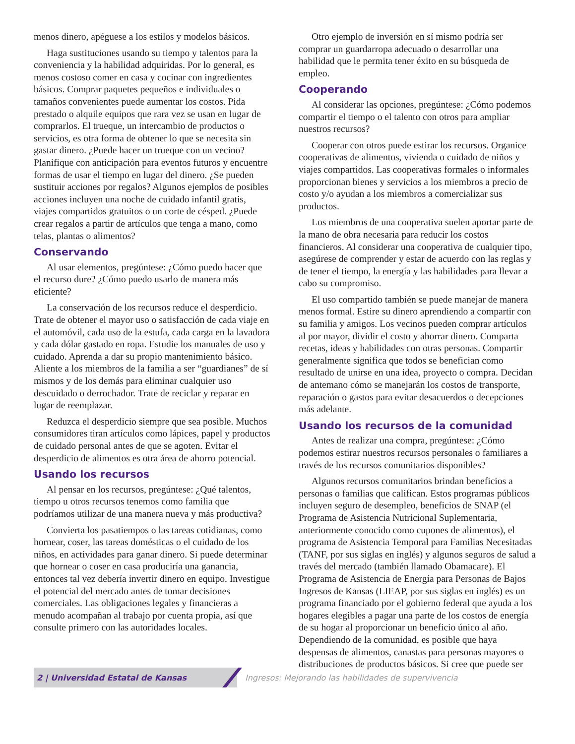menos dinero, apéguese a los estilos y modelos básicos.
Haga sustituciones usando su tiempo y talentos para la conveniencia y la habilidad adquiridas. Por lo general, es menos costoso comer en casa y cocinar con ingredientes básicos. Comprar paquetes pequeños e individuales o tamaños convenientes puede aumentar los costos. Pida prestado o alquile equipos que rara vez se usan en lugar de comprarlos. El trueque, un intercambio de productos o servicios, es otra forma de obtener lo que se necesita sin gastar dinero. ¿Puede hacer un trueque con un vecino? Planifique con anticipación para eventos futuros y encuentre formas de usar el tiempo en lugar del dinero. ¿Se pueden sustituir acciones por regalos? Algunos ejemplos de posibles acciones incluyen una noche de cuidado infantil gratis, viajes compartidos gratuitos o un corte de césped. ¿Puede crear regalos a partir de artículos que tenga a mano, como telas, plantas o alimentos?
Conservando
Al usar elementos, pregúntese: ¿Cómo puedo hacer que el recurso dure? ¿Cómo puedo usarlo de manera más eficiente?
La conservación de los recursos reduce el desperdicio. Trate de obtener el mayor uso o satisfacción de cada viaje en el automóvil, cada uso de la estufa, cada carga en la lavadora y cada dólar gastado en ropa. Estudie los manuales de uso y cuidado. Aprenda a dar su propio mantenimiento básico. Aliente a los miembros de la familia a ser “guardianes” de sí mismos y de los demás para eliminar cualquier uso descuidado o derrochador. Trate de reciclar y reparar en lugar de reemplazar.
Reduzca el desperdicio siempre que sea posible. Muchos consumidores tiran artículos como lápices, papel y productos de cuidado personal antes de que se agoten. Evitar el desperdicio de alimentos es otra área de ahorro potencial.
Usando los recursos
Al pensar en los recursos, pregúntese: ¿Qué talentos, tiempo u otros recursos tenemos como familia que podríamos utilizar de una manera nueva y más productiva?
Convierta los pasatiempos o las tareas cotidianas, como hornear, coser, las tareas domésticas o el cuidado de los niños, en actividades para ganar dinero. Si puede determinar que hornear o coser en casa produciría una ganancia, entonces tal vez debería invertir dinero en equipo. Investigue el potencial del mercado antes de tomar decisiones comerciales. Las obligaciones legales y financieras a menudo acompañan al trabajo por cuenta propia, así que consulte primero con las autoridades locales.
Otro ejemplo de inversión en sí mismo podría ser comprar un guardarropa adecuado o desarrollar una habilidad que le permita tener éxito en su búsqueda de empleo.
Cooperando
Al considerar las opciones, pregúntese: ¿Cómo podemos compartir el tiempo o el talento con otros para ampliar nuestros recursos?
Cooperar con otros puede estirar los recursos. Organice cooperativas de alimentos, vivienda o cuidado de niños y viajes compartidos. Las cooperativas formales o informales proporcionan bienes y servicios a los miembros a precio de costo y/o ayudan a los miembros a comercializar sus productos.
Los miembros de una cooperativa suelen aportar parte de la mano de obra necesaria para reducir los costos financieros. Al considerar una cooperativa de cualquier tipo, asegúrese de comprender y estar de acuerdo con las reglas y de tener el tiempo, la energía y las habilidades para llevar a cabo su compromiso.
El uso compartido también se puede manejar de manera menos formal. Estire su dinero aprendiendo a compartir con su familia y amigos. Los vecinos pueden comprar artículos al por mayor, dividir el costo y ahorrar dinero. Comparta recetas, ideas y habilidades con otras personas. Compartir generalmente significa que todos se benefician como resultado de unirse en una idea, proyecto o compra. Decidan de antemano cómo se manejarán los costos de transporte, reparación o gastos para evitar desacuerdos o decepciones más adelante.
Usando los recursos de la comunidad
Antes de realizar una compra, pregúntese: ¿Cómo podemos estirar nuestros recursos personales o familiares a través de los recursos comunitarios disponibles?
Algunos recursos comunitarios brindan beneficios a personas o familias que califican. Estos programas públicos incluyen seguro de desempleo, beneficios de SNAP (el Programa de Asistencia Nutricional Suplementaria, anteriormente conocido como cupones de alimentos), el programa de Asistencia Temporal para Familias Necesitadas (TANF, por sus siglas en inglés) y algunos seguros de salud a través del mercado (también llamado Obamacare). El Programa de Asistencia de Energía para Personas de Bajos Ingresos de Kansas (LIEAP, por sus siglas en inglés) es un programa financiado por el gobierno federal que ayuda a los hogares elegibles a pagar una parte de los costos de energía de su hogar al proporcionar un beneficio único al año. Dependiendo de la comunidad, es posible que haya despensas de alimentos, canastas para personas mayores o distribuciones de productos básicos. Si cree que puede ser
2 | Universidad Estatal de Kansas
Ingresos: Mejorando las habilidades de supervivencia